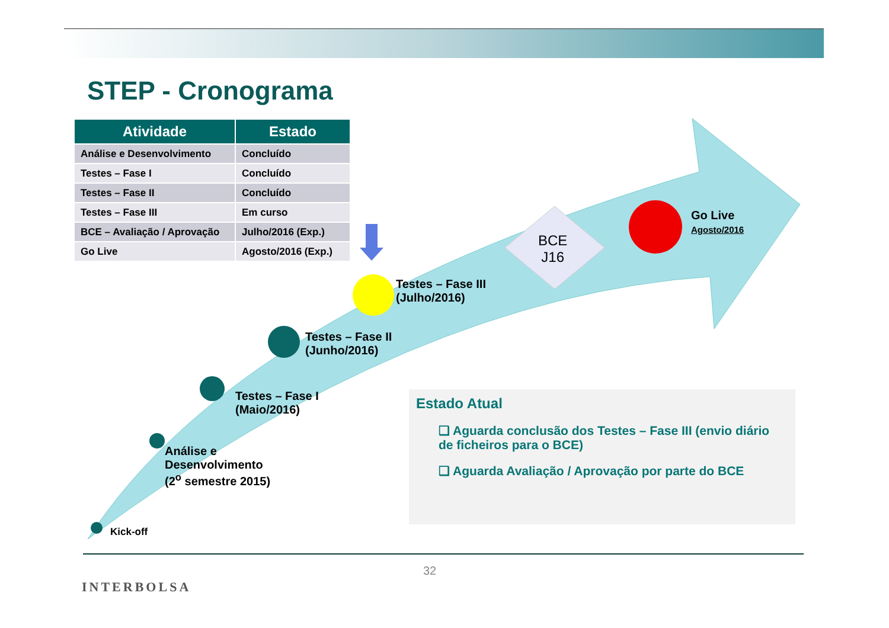STEP - Cronograma
| Atividade | Estado |
| --- | --- |
| Análise e Desenvolvimento | Concluído |
| Testes – Fase I | Concluído |
| Testes – Fase II | Concluído |
| Testes – Fase III | Em curso |
| BCE – Avaliação / Aprovação | Julho/2016 (Exp.) |
| Go Live | Agosto/2016 (Exp.) |
Kick-off
Análise e
Desenvolvimento
(2<sup>o</sup> semestre 2015)
Testes – Fase I
(Maio/2016)
Testes – Fase II
(Junho/2016)
Testes – Fase III
(Julho/2016)
BCE
J16
Go Live
Agosto/2016
Estado Atual
❑ Aguarda conclusão dos Testes – Fase III (envio diário de ficheiros para o BCE)
❑ Aguarda Avaliação / Aprovação por parte do BCE
INTERBOLSA
32